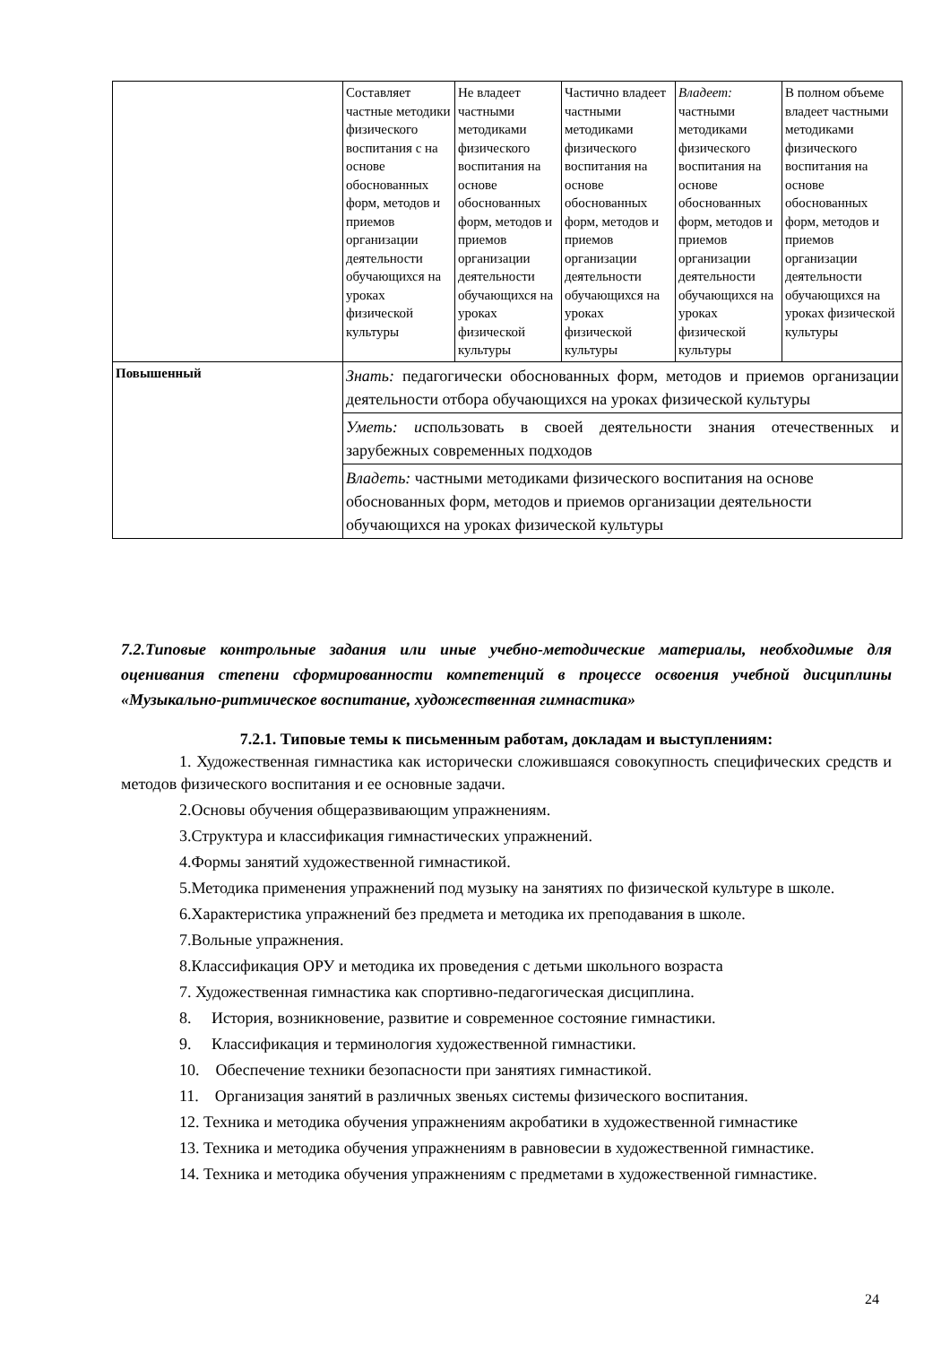| | Составляет частные методики физического воспитания с на основе обоснованных форм, методов и приемов организации деятельности обучающихся на уроках физической культуры | Не владеет частными методиками физического воспитания на основе обоснованных форм, методов и приемов организации деятельности обучающихся на уроках физической культуры | Частично владеет частными методиками физического воспитания на основе обоснованных форм, методов и приемов организации деятельности обучающихся на уроках физической культуры | Владеет: частными методиками физического воспитания на основе обоснованных форм, методов и приемов организации деятельности обучающихся на уроках физической культуры | В полном объеме владеет частными методиками физического воспитания на основе обоснованных форм, методов и приемов организации деятельности обучающихся на уроках физической культуры |
| Повышенный | Знать: педагогически обоснованных форм, методов и приемов организации деятельности отбора обучающихся на уроках физической культуры | | | | |
| | Уметь: и спользовать в своей деятельности знания отечественных и зарубежных современных подходов | | | | |
| | Владеть: частными методиками физического воспитания на основе обоснованных форм, методов и приемов организации деятельности обучающихся на уроках физической культуры | | | | |
7.2.Типовые контрольные задания или иные учебно-методические материалы, необходимые для оценивания степени сформированности компетенций в процессе освоения учебной дисциплины «Музыкально-ритмическое воспитание, художественная гимнастика»
7.2.1. Типовые темы к письменным работам, докладам и выступлениям:
1. Художественная гимнастика как исторически сложившаяся совокупность специфических средств и методов физического воспитания и ее основные задачи.
2.Основы обучения общеразвивающим упражнениям.
3.Структура и классификация гимнастических упражнений.
4.Формы занятий художественной гимнастикой.
5.Методика применения упражнений под музыку на занятиях по физической культуре в школе.
6.Характеристика упражнений без предмета и методика их преподавания в школе.
7.Вольные упражнения.
8.Классификация ОРУ и методика их проведения с детьми школьного возраста
7. Художественная гимнастика как спортивно-педагогическая дисциплина.
8. История, возникновение, развитие и современное состояние гимнастики.
9. Классификация и терминология художественной гимнастики.
10. Обеспечение техники безопасности при занятиях гимнастикой.
11. Организация занятий в различных звеньях системы физического воспитания.
12. Техника и методика обучения упражнениям акробатики в художественной гимнастике
13. Техника и методика обучения упражнениям в равновесии в художественной гимнастике.
14. Техника и методика обучения упражнениям с предметами в художественной гимнастике.
24